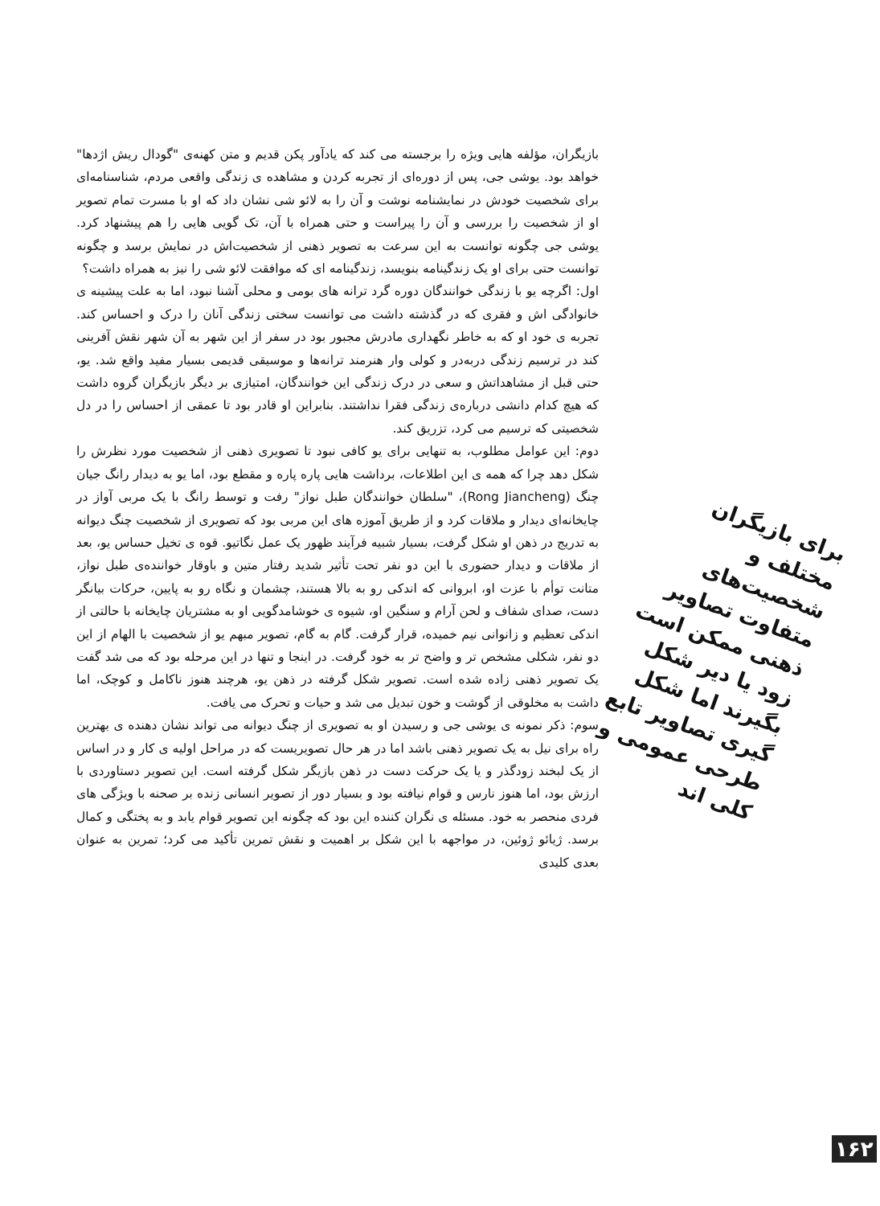بازیگران، مؤلفه هایی ویژه را برجسته می کند که یادآور پکن قدیم و متن کهنه‌ی "گودال ریش اژدها" خواهد بود. یوشی جی، پس از دوره‌ای از تجربه کردن و مشاهده ی زندگی واقعی مردم، شناسنامه‌ای برای شخصیت خودش در نمایشنامه نوشت و آن را به لائو شی نشان داد که او با مسرت تمام تصویر او از شخصیت را بررسی و آن را پیراست و حتی همراه با آن، تک گویی هایی را هم پیشنهاد کرد. یوشی جی چگونه توانست به این سرعت به تصویر ذهنی از شخصیت‌اش در نمایش برسد و چگونه توانست حتی برای او یک زندگینامه بنویسد، زندگینامه ای که موافقت لائو شی را نیز به همراه داشت؟
اول: اگرچه یو با زندگی خوانندگان دوره گرد ترانه های بومی و محلی آشنا نبود، اما به علت پیشینه ی خانوادگی اش و فقری که در گذشته داشت می توانست سختی زندگی آنان را درک و احساس کند. تجربه ی خود او که به خاطر نگهداری مادرش مجبور بود در سفر از این شهر به آن شهر نقش آفرینی کند در ترسیم زندگی دربه‌در و کولی وار هنرمند ترانه‌ها و موسیقی قدیمی بسیار مفید واقع شد. یو، حتی قبل از مشاهداتش و سعی در درک زندگی این خوانندگان، امتیازی بر دیگر بازیگران گروه داشت که هیچ کدام دانشی درباره‌ی زندگی فقرا نداشتند. بنابراین او قادر بود تا عمقی از احساس را در دل شخصیتی که ترسیم می کرد، تزریق کند.
دوم: این عوامل مطلوب، به تنهایی برای یو کافی نبود تا تصویری ذهنی از شخصیت مورد نظرش را شکل دهد چرا که همه ی این اطلاعات، برداشت هایی پاره پاره و مقطع بود، اما یو به دیدار رانگ جیان چنگ (Rong Jiancheng)، "سلطان خوانندگان طبل نواز" رفت و توسط رانگ با یک مربی آواز در چایخانه‌ای دیدار و ملاقات کرد و از طریق آموزه های این مربی بود که تصویری از شخصیت چنگ دیوانه به تدریج در ذهن او شکل گرفت، بسیار شبیه فرآیند ظهور یک عمل نگاتیو. قوه ی تخیل حساس یو، بعد از ملاقات و دیدار حضوری با این دو نفر تحت تأثیر شدید رفتار متین و باوقار خواننده‌ی طبل نواز، متانت توأم با عزت او، ابروانی که اندکی رو به بالا هستند، چشمان و نگاه رو به پایین، حرکات بیانگر دست، صدای شفاف و لحن آرام و سنگین او، شیوه ی خوشامدگویی او به مشتریان چایخانه با حالتی از اندکی تعظیم و زانوانی نیم خمیده، قرار گرفت. گام به گام، تصویر مبهم یو از شخصیت با الهام از این دو نفر، شکلی مشخص تر و واضح تر به خود گرفت. در اینجا و تنها در این مرحله بود که می شد گفت یک تصویر ذهنی زاده شده است. تصویر شکل گرفته در ذهن یو، هرچند هنوز ناکامل و کوچک، اما داشت به مخلوقی از گوشت و خون تبدیل می شد و حیات و تحرک می یافت.
سوم: ذکر نمونه ی یوشی جی و رسیدن او به تصویری از چنگ دیوانه می تواند نشان دهنده ی بهترین راه برای نیل به یک تصویر ذهنی باشد اما در هر حال تصویریست که در مراحل اولیه ی کار و در اساس از یک لبخند زودگذر و یا یک حرکت دست در ذهن بازیگر شکل گرفته است. این تصویر دستاوردی با ارزش بود، اما هنوز نارس و قوام نیافته بود و بسیار دور از تصویر انسانی زنده بر صحنه با ویژگی های فردی منحصر به خود. مسئله ی نگران کننده این بود که چگونه این تصویر قوام یابد و به پختگی و کمال برسد. ژیائو ژوئین، در مواجهه با این شکل بر اهمیت و نقش تمرین تأکید می کرد؛ تمرین به عنوان بعدی کلیدی
برای بازیگران مختلف و شخصیت‌های متفاوت تصاویر ذهنی ممکن است زود یا دیر شکل بگیرند اما شکل گیری تصاویر تابع طرحی عمومی و کلی اند
۱۶۲